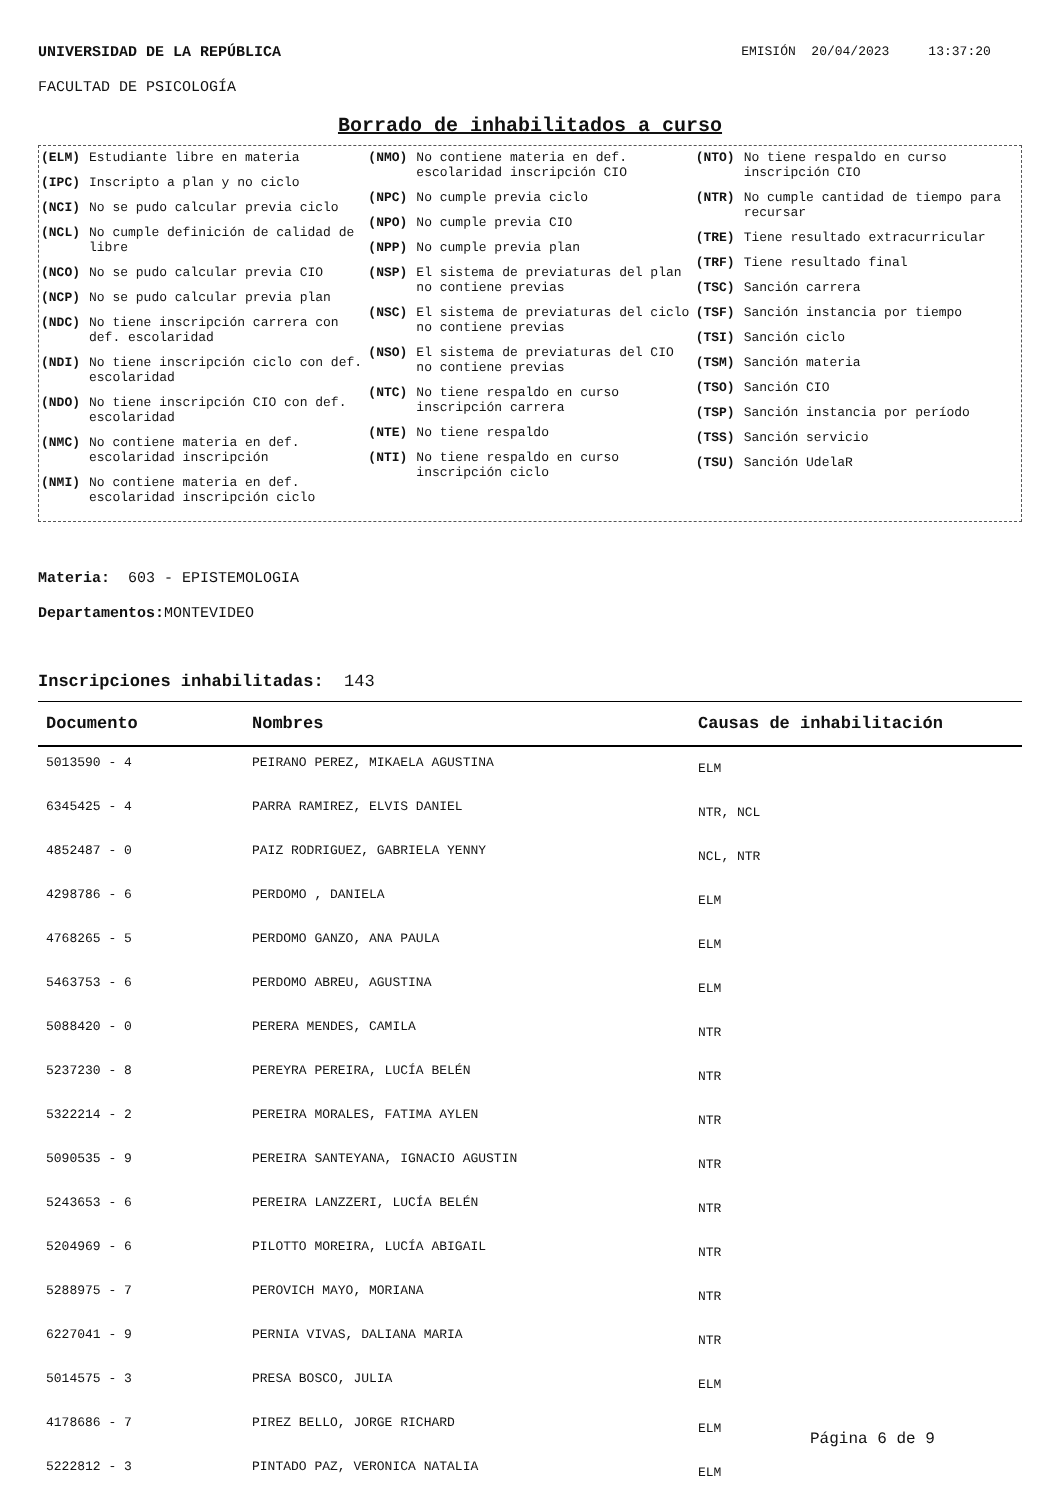UNIVERSIDAD DE LA REPÚBLICA EMISIÓN 20/04/2023 13:37:20
FACULTAD DE PSICOLOGÍA
Borrado de inhabilitados a curso
(ELM) Estudiante libre en materia
(IPC) Inscripto a plan y no ciclo
(NCI) No se pudo calcular previa ciclo
(NCL) No cumple definición de calidad de libre
(NCO) No se pudo calcular previa CIO
(NCP) No se pudo calcular previa plan
(NDC) No tiene inscripción carrera con def. escolaridad
(NDI) No tiene inscripción ciclo con def. escolaridad
(NDO) No tiene inscripción CIO con def. escolaridad
(NMC) No contiene materia en def. escolaridad inscripción
(NMI) No contiene materia en def. escolaridad inscripción ciclo
(NMO) No contiene materia en def. escolaridad inscripción CIO
(NPC) No cumple previa ciclo
(NPO) No cumple previa CIO
(NPP) No cumple previa plan
(NSP) El sistema de previaturas del plan no contiene previas
(NSC) El sistema de previaturas del ciclo no contiene previas
(NSO) El sistema de previaturas del CIO no contiene previas
(NTC) No tiene respaldo en curso inscripción carrera
(NTE) No tiene respaldo
(NTI) No tiene respaldo en curso inscripción ciclo
(NTO) No tiene respaldo en curso inscripción CIO
(NTR) No cumple cantidad de tiempo para recursar
(TRE) Tiene resultado extracurricular
(TRF) Tiene resultado final
(TSC) Sanción carrera
(TSF) Sanción instancia por tiempo
(TSI) Sanción ciclo
(TSM) Sanción materia
(TSO) Sanción CIO
(TSP) Sanción instancia por período
(TSS) Sanción servicio
(TSU) Sanción UdelaR
Materia: 603 - EPISTEMOLOGIA
Departamentos: MONTEVIDEO
Inscripciones inhabilitadas: 143
| Documento | Nombres | Causas de inhabilitación |
| --- | --- | --- |
| 5013590 - 4 | PEIRANO PEREZ, MIKAELA AGUSTINA | ELM |
| 6345425 - 4 | PARRA RAMIREZ, ELVIS DANIEL | NTR, NCL |
| 4852487 - 0 | PAIZ RODRIGUEZ, GABRIELA YENNY | NCL, NTR |
| 4298786 - 6 | PERDOMO , DANIELA | ELM |
| 4768265 - 5 | PERDOMO GANZO, ANA PAULA | ELM |
| 5463753 - 6 | PERDOMO ABREU, AGUSTINA | ELM |
| 5088420 - 0 | PERERA MENDES, CAMILA | NTR |
| 5237230 - 8 | PEREYRA PEREIRA, LUCÍA BELÉN | NTR |
| 5322214 - 2 | PEREIRA MORALES, FATIMA AYLEN | NTR |
| 5090535 - 9 | PEREIRA SANTEYANA, IGNACIO AGUSTIN | NTR |
| 5243653 - 6 | PEREIRA LANZZERI, LUCÍA BELÉN | NTR |
| 5204969 - 6 | PILOTTO MOREIRA, LUCÍA ABIGAIL | NTR |
| 5288975 - 7 | PEROVICH MAYO, MORIANA | NTR |
| 6227041 - 9 | PERNIA VIVAS, DALIANA MARIA | NTR |
| 5014575 - 3 | PRESA BOSCO, JULIA | ELM |
| 4178686 - 7 | PIREZ BELLO, JORGE RICHARD | ELM |
| 5222812 - 3 | PINTADO PAZ, VERONICA NATALIA | ELM |
Página 6 de 9